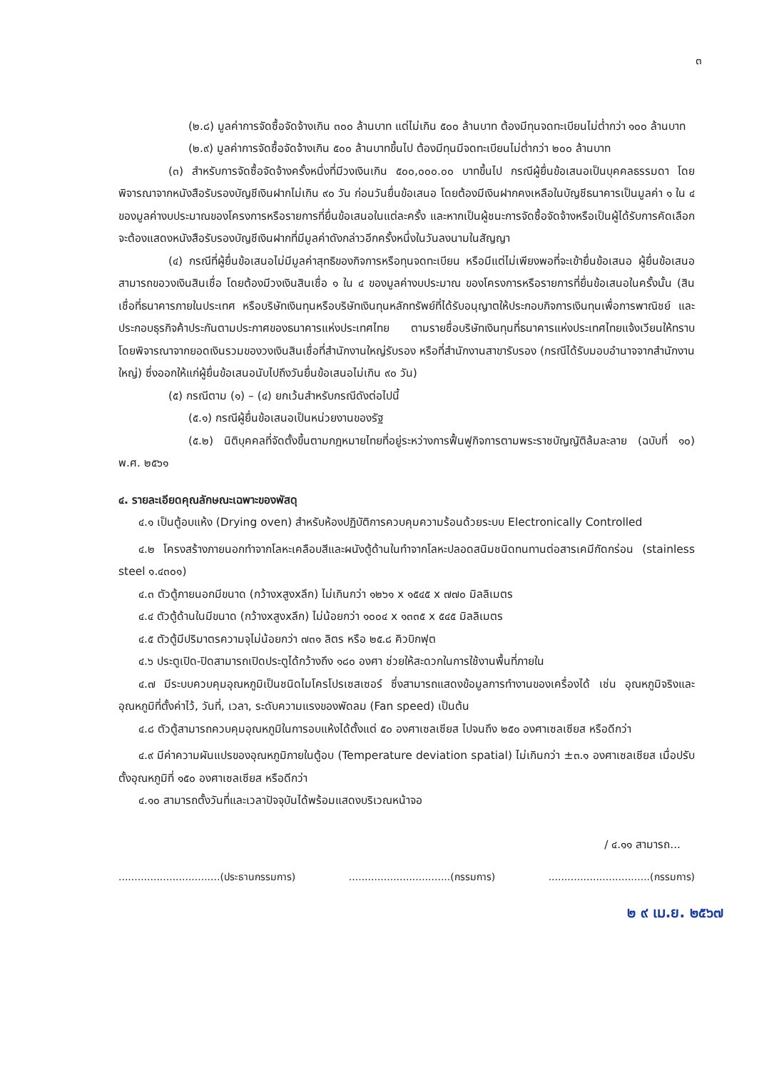๓
(๒.๘) มูลค่าการจัดซื้อจัดจ้างเกิน ๓๐๐ ล้านบาท แต่ไม่เกิน ๕๐๐ ล้านบาท ต้องมีทุนจดทะเบียนไม่ต่ำกว่า ๑๐๐ ล้านบาท
(๒.๙) มูลค่าการจัดซื้อจัดจ้างเกิน ๕๐๐ ล้านบาทขึ้นไป ต้องมีทุนมีจดทะเบียนไม่ต่ำกว่า ๒๐๐ ล้านบาท
(๓) สำหรับการจัดซื้อจัดจ้างครั้งหนึ่งที่มีวงเงินเกิน ๕๐๐,๐๐๐.๐๐ บาทขึ้นไป กรณีผู้ยื่นข้อเสนอเป็นบุคคลธรรมดา โดยพิจารณาจากหนังสือรับรองบัญชีเงินฝากไม่เกิน ๙๐ วัน ก่อนวันยื่นข้อเสนอ โดยต้องมีเงินฝากคงเหลือในบัญชีธนาคารเป็นมูลค่า ๑ ใน ๔ ของมูลค่างบประมาณของโครงการหรือรายการที่ยื่นข้อเสนอในแต่ละครั้ง และหากเป็นผู้ชนะการจัดซื้อจัดจ้างหรือเป็นผู้ได้รับการคัดเลือกจะต้องแสดงหนังสือรับรองบัญชีเงินฝากที่มีมูลค่าดังกล่าวอีกครั้งหนึ่งในวันลงนามในสัญญา
(๔) กรณีที่ผู้ยื่นข้อเสนอไม่มีมูลค่าสุทธิของกิจการหรือทุนจดทะเบียน หรือมีแต่ไม่เพียงพอที่จะเข้ายื่นข้อเสนอ ผู้ยื่นข้อเสนอสามารถขอวงเงินสินเชื่อ โดยต้องมีวงเงินสินเชื่อ ๑ ใน ๔ ของมูลค่างบประมาณ ของโครงการหรือรายการที่ยื่นข้อเสนอในครั้งนั้น (สินเชื่อที่ธนาคารภายในประเทศ หรือบริษัทเงินทุนหรือบริษัทเงินทุนหลักทรัพย์ที่ได้รับอนุญาตให้ประกอบกิจการเงินทุนเพื่อการพาณิชย์ และประกอบธุรกิจค้าประกันตามประกาศของธนาคารแห่งประเทศไทย ตามรายชื่อบริษัทเงินทุนที่ธนาคารแห่งประเทศไทยแจ้งเวียนให้ทราบ โดยพิจารณาจากยอดเงินรวมของวงเงินสินเชื่อที่สำนักงานใหญ่รับรอง หรือที่สำนักงานสาขารับรอง (กรณีได้รับมอบอำนาจจากสำนักงานใหญ่) ซึ่งออกให้แก่ผู้ยื่นข้อเสนอนับไปถึงวันยื่นข้อเสนอไม่เกิน ๙๐ วัน)
(๕) กรณีตาม (๑) – (๔) ยกเว้นสำหรับกรณีดังต่อไปนี้
(๕.๑) กรณีผู้ยื่นข้อเสนอเป็นหน่วยงานของรัฐ
(๕.๒) นิติบุคคลที่จัดตั้งขึ้นตามกฎหมายไทยที่อยู่ระหว่างการฟื้นฟูกิจการตามพระราชบัญญัติล้มละลาย (ฉบับที่ ๑๐) พ.ศ. ๒๕๖๑
๔. รายละเอียดคุณลักษณะเฉพาะของพัสดุ
๔.๑ เป็นตู้อบแห้ง (Drying oven) สำหรับห้องปฏิบัติการควบคุมความร้อนด้วยระบบ Electronically Controlled
๔.๒ โครงสร้างภายนอกทำจากโลหะเคลือบสีและผนังตู้ด้านในทำจากโลหะปลอดสนิมชนิดทนทานต่อสารเคมีกัดกร่อน (stainless steel ๑.๔๓๐๑)
๔.๓ ตัวตู้ภายนอกมีขนาด (กว้างxสูงxลึก) ไม่เกินกว่า ๑๒๖๑ x ๑๕๔๕ x ๗๗๐ มิลลิเมตร
๔.๔ ตัวตู้ด้านในมีขนาด (กว้างxสูงxลึก) ไม่น้อยกว่า ๑๐๐๔ x ๑๓๓๕ x ๕๔๕ มิลลิเมตร
๔.๕ ตัวตู้มีปริมาตรความจุไม่น้อยกว่า ๗๓๑ ลิตร หรือ ๒๕.๘ คิวบิกฟุต
๔.๖ ประตูเปิด-ปิดสามารถเปิดประตูได้กว้างถึง ๑๘๐ องศา ช่วยให้สะดวกในการใช้งานพื้นที่ภายใน
๔.๗ มีระบบควบคุมอุณหภูมิเป็นชนิดไมโครโปรเซสเซอร์ ซึ่งสามารถแสดงข้อมูลการทำงานของเครื่องได้ เช่น อุณหภูมิจริงและอุณหภูมิที่ตั้งค่าไว้, วันที่, เวลา, ระดับความแรงของพัดลม (Fan speed) เป็นต้น
๔.๘ ตัวตู้สามารถควบคุมอุณหภูมิในการอบแห้งได้ตั้งแต่ ๕๐ องศาเซลเซียส ไปจนถึง ๒๕๐ องศาเซลเซียส หรือดีกว่า
๔.๙ มีค่าความผันแปรของอุณหภูมิภายในตู้อบ (Temperature deviation spatial) ไม่เกินกว่า ±๓.๑ องศาเซลเซียส เมื่อปรับตั้งอุณหภูมิที่ ๑๕๐ องศาเซลเซียส หรือดีกว่า
๔.๑๐ สามารถตั้งวันที่และเวลาปัจจุบันได้พร้อมแสดงบริเวณหน้าจอ
/ ๔.๑๑ สามารถ...
................................(ประธานกรรมการ)................................(กรรมการ)................................(กรรมการ)
๒ ๙ เม.ย. ๒๕๖๗